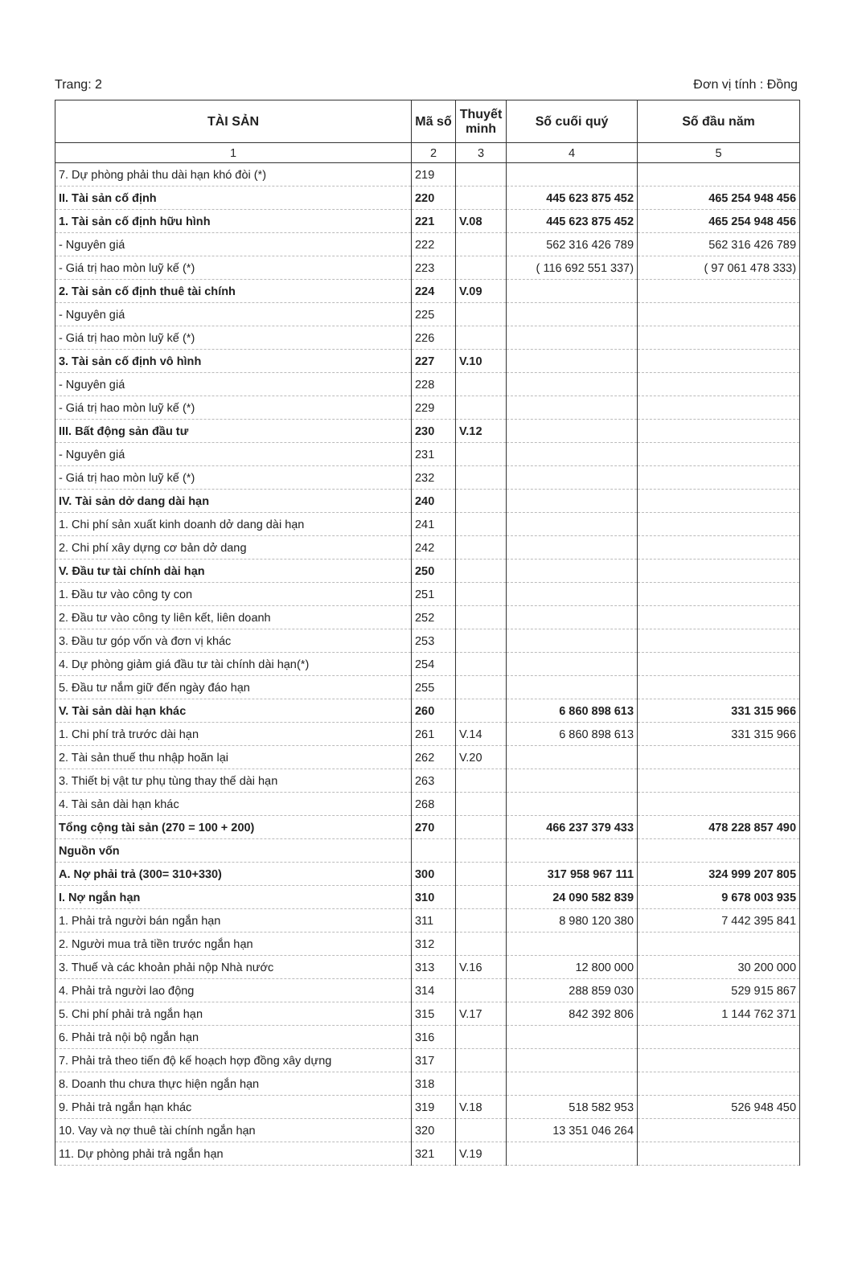Trang: 2 Đơn vị tính : Đồng
| TÀI SẢN | Mã số | Thuyết minh | Số cuối quý | Số đầu năm |
| --- | --- | --- | --- | --- |
| 1 | 2 | 3 | 4 | 5 |
| 7. Dự phòng phải thu dài hạn khó đòi (*) | 219 | | | |
| II. Tài sản cố định | 220 | | 445 623 875 452 | 465 254 948 456 |
| 1. Tài sản cố định hữu hình | 221 | V.08 | 445 623 875 452 | 465 254 948 456 |
| - Nguyên giá | 222 | | 562 316 426 789 | 562 316 426 789 |
| - Giá trị hao mòn luỹ kế (*) | 223 | | ( 116 692 551 337) | ( 97 061 478 333) |
| 2. Tài sản cố định thuê tài chính | 224 | V.09 | | |
| - Nguyên giá | 225 | | | |
| - Giá trị hao mòn luỹ kế (*) | 226 | | | |
| 3. Tài sản cố định vô hình | 227 | V.10 | | |
| - Nguyên giá | 228 | | | |
| - Giá trị hao mòn luỹ kế (*) | 229 | | | |
| III. Bất động sản đầu tư | 230 | V.12 | | |
| - Nguyên giá | 231 | | | |
| - Giá trị hao mòn luỹ kế (*) | 232 | | | |
| IV. Tài sản dở dang dài hạn | 240 | | | |
| 1. Chi phí sản xuất kinh doanh dở dang dài hạn | 241 | | | |
| 2. Chi phí xây dựng cơ bản dở dang | 242 | | | |
| V. Đầu tư tài chính dài hạn | 250 | | | |
| 1. Đầu tư vào công ty con | 251 | | | |
| 2. Đầu tư vào công ty liên kết, liên doanh | 252 | | | |
| 3. Đầu tư góp vốn và đơn vị khác | 253 | | | |
| 4. Dự phòng giảm giá đầu tư tài chính dài hạn(*) | 254 | | | |
| 5. Đầu tư nắm giữ đến ngày đáo hạn | 255 | | | |
| V. Tài sản dài hạn khác | 260 | | 6 860 898 613 | 331 315 966 |
| 1. Chi phí trả trước dài hạn | 261 | V.14 | 6 860 898 613 | 331 315 966 |
| 2. Tài sản thuế thu nhập hoãn lại | 262 | V.20 | | |
| 3. Thiết bị vật tư phụ tùng thay thế dài hạn | 263 | | | |
| 4. Tài sản dài hạn khác | 268 | | | |
| Tổng cộng tài sản (270 = 100 + 200) | 270 | | 466 237 379 433 | 478 228 857 490 |
| Nguồn vốn | | | | |
| A. Nợ phải trả (300= 310+330) | 300 | | 317 958 967 111 | 324 999 207 805 |
| I. Nợ ngắn hạn | 310 | | 24 090 582 839 | 9 678 003 935 |
| 1. Phải trả người bán ngắn hạn | 311 | | 8 980 120 380 | 7 442 395 841 |
| 2. Người mua trả tiền trước ngắn hạn | 312 | | | |
| 3. Thuế và các khoản phải nộp Nhà nước | 313 | V.16 | 12 800 000 | 30 200 000 |
| 4. Phải trả người lao động | 314 | | 288 859 030 | 529 915 867 |
| 5. Chi phí phải trả ngắn hạn | 315 | V.17 | 842 392 806 | 1 144 762 371 |
| 6. Phải trả nội bộ ngắn hạn | 316 | | | |
| 7. Phải trả theo tiến độ kế hoạch hợp đồng xây dựng | 317 | | | |
| 8. Doanh thu chưa thực hiện ngắn hạn | 318 | | | |
| 9. Phải trả ngắn hạn khác | 319 | V.18 | 518 582 953 | 526 948 450 |
| 10. Vay và nợ thuê tài chính ngắn hạn | 320 | | 13 351 046 264 | |
| 11. Dự phòng phải trả ngắn hạn | 321 | V.19 | | |